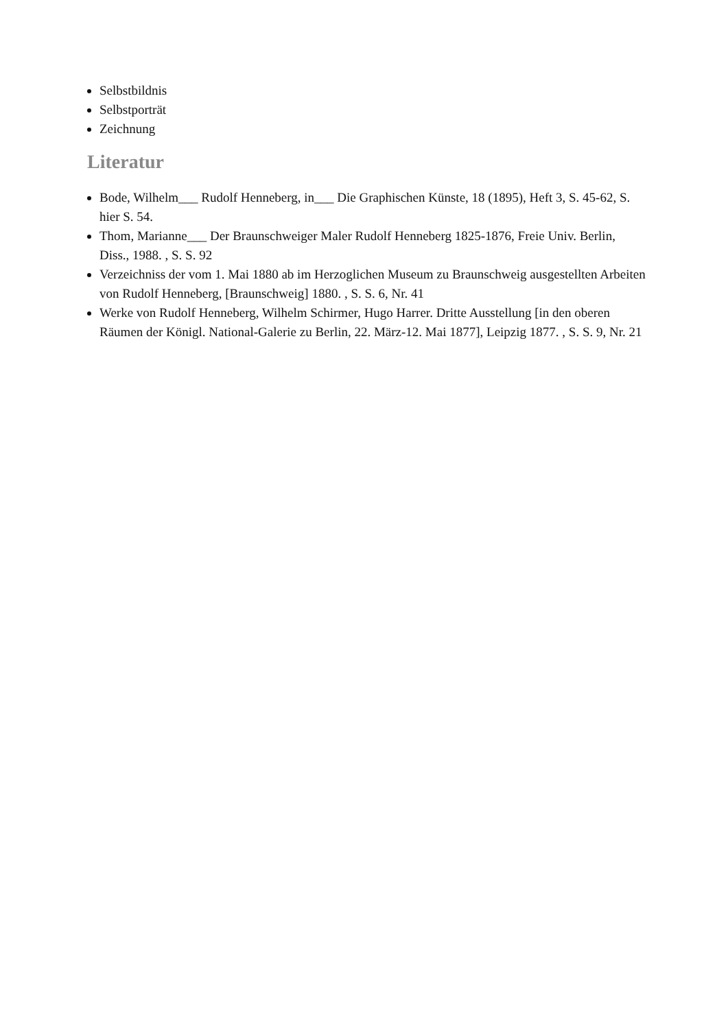Selbstbildnis
Selbstporträt
Zeichnung
Literatur
Bode, Wilhelm___ Rudolf Henneberg, in___ Die Graphischen Künste, 18 (1895), Heft 3, S. 45-62, S. hier S. 54.
Thom, Marianne___ Der Braunschweiger Maler Rudolf Henneberg 1825-1876, Freie Univ. Berlin, Diss., 1988. , S. S. 92
Verzeichniss der vom 1. Mai 1880 ab im Herzoglichen Museum zu Braunschweig ausgestellten Arbeiten von Rudolf Henneberg, [Braunschweig] 1880. , S. S. 6, Nr. 41
Werke von Rudolf Henneberg, Wilhelm Schirmer, Hugo Harrer. Dritte Ausstellung [in den oberen Räumen der Königl. National-Galerie zu Berlin, 22. März-12. Mai 1877], Leipzig 1877. , S. S. 9, Nr. 21